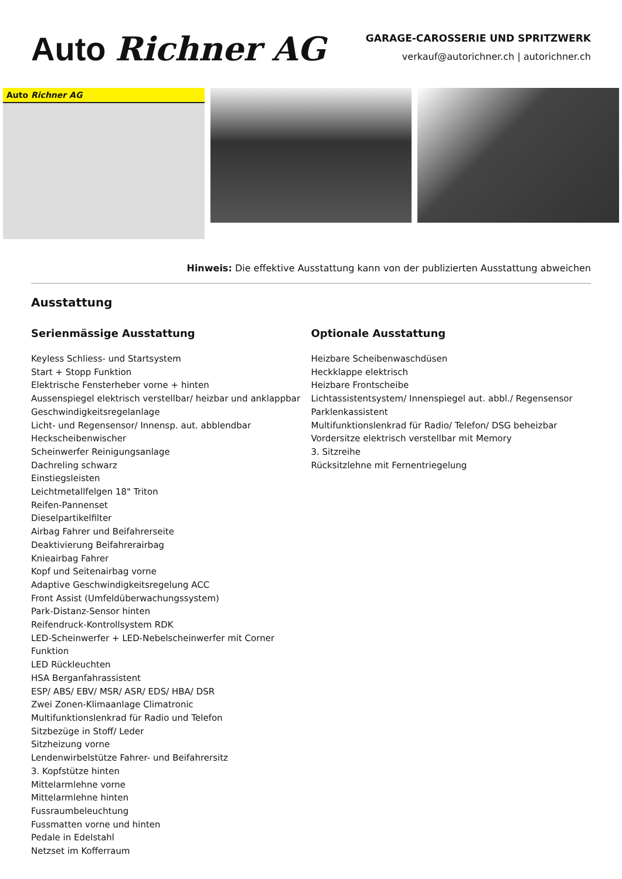Auto Richner AG
GARAGE-CAROSSERIE UND SPRITZWERK
verkauf@autorichner.ch | autorichner.ch
Auto Richner AG
Hinweis: Die effektive Ausstattung kann von der publizierten Ausstattung abweichen
Ausstattung
Serienmässige Ausstattung
Keyless Schliess- und Startsystem
Start + Stopp Funktion
Elektrische Fensterheber vorne + hinten
Aussenspiegel elektrisch verstellbar/ heizbar und anklappbar
Geschwindigkeitsregelanlage
Licht- und Regensensor/ Innensp. aut. abblendbar
Heckscheibenwischer
Scheinwerfer Reinigungsanlage
Dachreling schwarz
Einstiegsleisten
Leichtmetallfelgen 18" Triton
Reifen-Pannenset
Dieselpartikelfilter
Airbag Fahrer und Beifahrerseite
Deaktivierung Beifahrerairbag
Knieairbag Fahrer
Kopf und Seitenairbag vorne
Adaptive Geschwindigkeitsregelung ACC
Front Assist (Umfeldüberwachungssystem)
Park-Distanz-Sensor hinten
Reifendruck-Kontrollsystem RDK
LED-Scheinwerfer + LED-Nebelscheinwerfer mit Corner Funktion
LED Rückleuchten
HSA Berganfahrassistent
ESP/ ABS/ EBV/ MSR/ ASR/ EDS/ HBA/ DSR
Zwei Zonen-Klimaanlage Climatronic
Multifunktionslenkrad für Radio und Telefon
Sitzbezüge in Stoff/ Leder
Sitzheizung vorne
Lendenwirbelstütze Fahrer- und Beifahrersitz
3. Kopfstütze hinten
Mittelarmlehne vorne
Mittelarmlehne hinten
Fussraumbeleuchtung
Fussmatten vorne und hinten
Pedale in Edelstahl
Netzset im Kofferraum
Optionale Ausstattung
Heizbare Scheibenwaschdüsen
Heckklappe elektrisch
Heizbare Frontscheibe
Lichtassistentsystem/ Innenspiegel aut. abbl./ Regensensor
Parklenkassistent
Multifunktionslenkrad für Radio/ Telefon/ DSG beheizbar
Vordersitze elektrisch verstellbar mit Memory
3. Sitzreihe
Rücksitzlehne mit Fernentriegelung